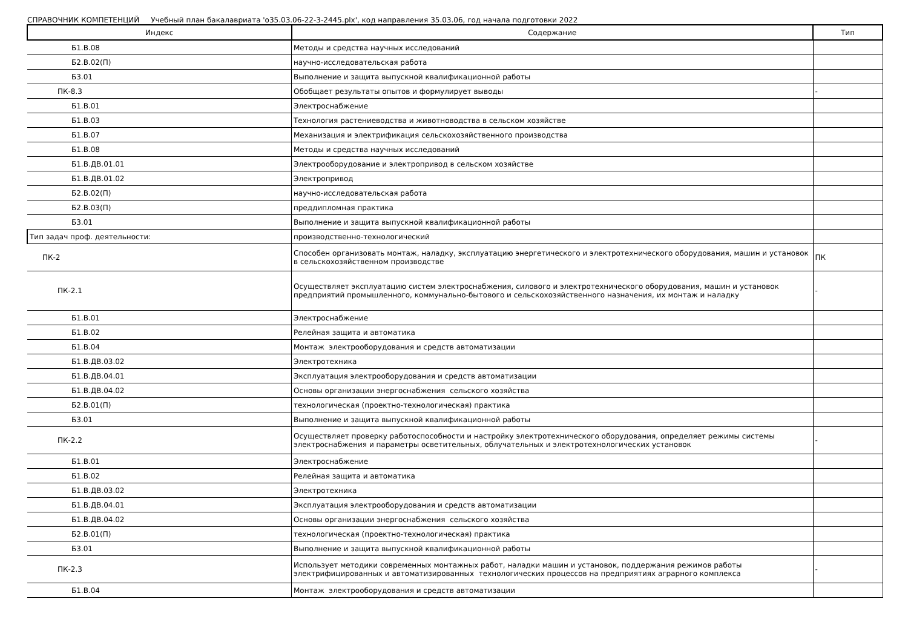СПРАВОЧНИК КОМПЕТЕНЦИЙ Учебный план бакалавриата 'о35.03.06-22-3-2445.plx', код направления 35.03.06, год начала подготовки 2022
| Индекс | Содержание | Тип |
| --- | --- | --- |
| Б1.В.08 | Методы и средства научных исследований | |
| Б2.В.02(П) | научно-исследовательская работа | |
| Б3.01 | Выполнение и защита выпускной квалификационной работы | |
| ПК-8.3 | Обобщает результаты опытов и формулирует выводы | - |
| Б1.В.01 | Электроснабжение | |
| Б1.В.03 | Технология растениеводства и животноводства в сельском хозяйстве | |
| Б1.В.07 | Механизация и электрификация сельскохозяйственного производства | |
| Б1.В.08 | Методы и средства научных исследований | |
| Б1.В.ДВ.01.01 | Электрооборудование и электропривод в сельском хозяйстве | |
| Б1.В.ДВ.01.02 | Электропривод | |
| Б2.В.02(П) | научно-исследовательская работа | |
| Б2.В.03(П) | преддипломная практика | |
| Б3.01 | Выполнение и защита выпускной квалификационной работы | |
| Тип задач проф. деятельности: | производственно-технологический | |
| ПК-2 | Способен организовать монтаж, наладку, эксплуатацию энергетического и электротехнического оборудования, машин и установок в сельскохозяйственном производстве | ПК |
| ПК-2.1 | Осуществляет эксплуатацию систем электроснабжения, силового и электротехнического оборудования, машин и установок предприятий промышленного, коммунально-бытового и сельскохозяйственного назначения, их монтаж и наладку | - |
| Б1.В.01 | Электроснабжение | |
| Б1.В.02 | Релейная защита и автоматика | |
| Б1.В.04 | Монтаж электрооборудования и средств автоматизации | |
| Б1.В.ДВ.03.02 | Электротехника | |
| Б1.В.ДВ.04.01 | Эксплуатация электрооборудования и средств автоматизации | |
| Б1.В.ДВ.04.02 | Основы организации энергоснабжения сельского хозяйства | |
| Б2.В.01(П) | технологическая (проектно-технологическая) практика | |
| Б3.01 | Выполнение и защита выпускной квалификационной работы | |
| ПК-2.2 | Осуществляет проверку работоспособности и настройку электротехнического оборудования, определяет режимы системы электроснабжения и параметры осветительных, облучательных и электротехнологических установок | - |
| Б1.В.01 | Электроснабжение | |
| Б1.В.02 | Релейная защита и автоматика | |
| Б1.В.ДВ.03.02 | Электротехника | |
| Б1.В.ДВ.04.01 | Эксплуатация электрооборудования и средств автоматизации | |
| Б1.В.ДВ.04.02 | Основы организации энергоснабжения сельского хозяйства | |
| Б2.В.01(П) | технологическая (проектно-технологическая) практика | |
| Б3.01 | Выполнение и защита выпускной квалификационной работы | |
| ПК-2.3 | Использует методики современных монтажных работ, наладки машин и установок, поддержания режимов работы электрифицированных и автоматизированных технологических процессов на предприятиях аграрного комплекса | - |
| Б1.В.04 | Монтаж электрооборудования и средств автоматизации | |